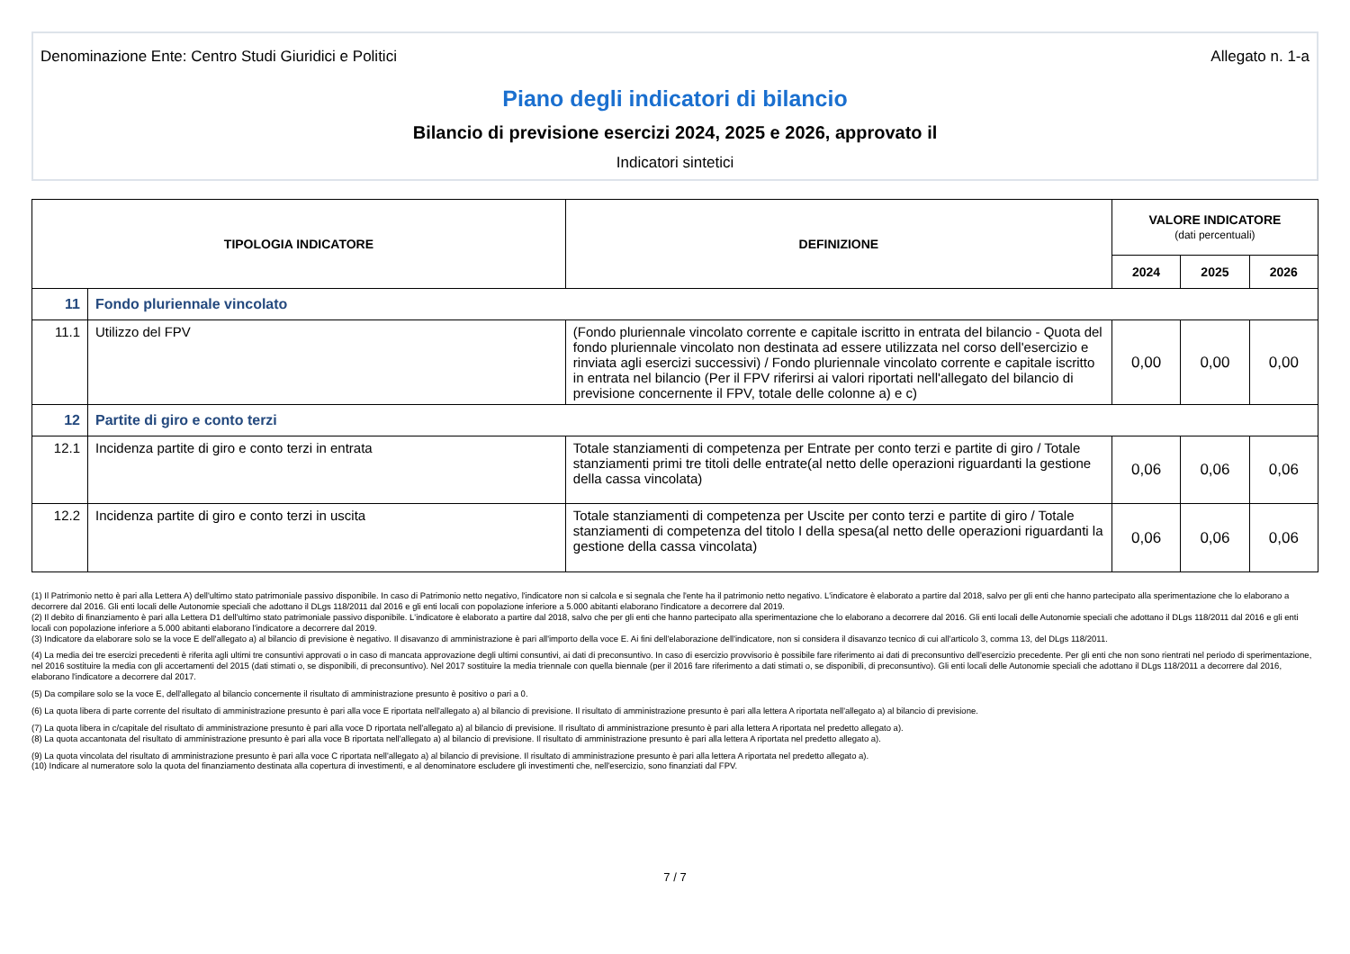Denominazione Ente: Centro Studi Giuridici e Politici Allegato n. 1-a
Piano degli indicatori di bilancio
Bilancio di previsione esercizi 2024, 2025 e 2026, approvato il
Indicatori sintetici
| TIPOLOGIA INDICATORE | | DEFINIZIONE | VALORE INDICATORE (dati percentuali) | | |
| --- | --- | --- | --- | --- | --- |
| | | | 2024 | 2025 | 2026 |
| 11 | Fondo pluriennale vincolato | | | | |
| 11.1 | Utilizzo del FPV | (Fondo pluriennale vincolato corrente e capitale iscritto in entrata del bilancio - Quota del fondo pluriennale vincolato non destinata ad essere utilizzata nel corso dell'esercizio e rinviata agli esercizi successivi) / Fondo pluriennale vincolato corrente e capitale iscritto in entrata nel bilancio (Per il FPV riferirsi ai valori riportati nell'allegato del bilancio di previsione concernente il FPV, totale delle colonne a) e c) | 0,00 | 0,00 | 0,00 |
| 12 | Partite di giro e conto terzi | | | | |
| 12.1 | Incidenza partite di giro e conto terzi in entrata | Totale stanziamenti di competenza per Entrate per conto terzi e partite di giro / Totale stanziamenti primi tre titoli delle entrate(al netto delle operazioni riguardanti la gestione della cassa vincolata) | 0,06 | 0,06 | 0,06 |
| 12.2 | Incidenza partite di giro e conto terzi in uscita | Totale stanziamenti di competenza per Uscite per conto terzi e partite di giro / Totale stanziamenti di competenza del titolo I della spesa(al netto delle operazioni riguardanti la gestione della cassa vincolata) | 0,06 | 0,06 | 0,06 |
(1) Il Patrimonio netto è pari alla Lettera A) dell'ultimo stato patrimoniale passivo disponibile. In caso di Patrimonio netto negativo, l'indicatore non si calcola e si segnala che l'ente ha il patrimonio netto negativo. L'indicatore è elaborato a partire dal 2018, salvo per gli enti che hanno partecipato alla sperimentazione che lo elaborano a decorrere dal 2016. Gli enti locali delle Autonomie speciali che adottano il DLgs 118/2011 dal 2016 e gli enti locali con popolazione inferiore a 5.000 abitanti elaborano l'indicatore a decorrere dal 2019.
(2) Il debito di finanziamento è pari alla Lettera D1 dell'ultimo stato patrimoniale passivo disponibile. L'indicatore è elaborato a partire dal 2018, salvo che per gli enti che hanno partecipato alla sperimentazione che lo elaborano a decorrere dal 2016. Gli enti locali delle Autonomie speciali che adottano il DLgs 118/2011 dal 2016 e gli enti locali con popolazione inferiore a 5.000 abitanti elaborano l'indicatore a decorrere dal 2019.
(3) Indicatore da elaborare solo se la voce E dell'allegato a) al bilancio di previsione è negativo. Il disavanzo di amministrazione è pari all'importo della voce E. Ai fini dell'elaborazione dell'indicatore, non si considera il disavanzo tecnico di cui all'articolo 3, comma 13, del DLgs 118/2011.
(4) La media dei tre esercizi precedenti è riferita agli ultimi tre consuntivi approvati o in caso di mancata approvazione degli ultimi consuntivi, ai dati di preconsuntivo. In caso di esercizio provvisorio è possibile fare riferimento ai dati di preconsuntivo dell'esercizio precedente. Per gli enti che non sono rientrati nel periodo di sperimentazione, nel 2016 sostituire la media con gli accertamenti del 2015 (dati stimati o, se disponibili, di preconsuntivo). Nel 2017 sostituire la media triennale con quella biennale (per il 2016 fare riferimento a dati stimati o, se disponibili, di preconsuntivo). Gli enti locali delle Autonomie speciali che adottano il DLgs 118/2011 a decorrere dal 2016, elaborano l'indicatore a decorrere dal 2017.
(5) Da compilare solo se la voce E, dell'allegato al bilancio concernente il risultato di amministrazione presunto è positivo o pari a 0.
(6) La quota libera di parte corrente del risultato di amministrazione presunto è pari alla voce E riportata nell'allegato a) al bilancio di previsione. Il risultato di amministrazione presunto è pari alla lettera A riportata nell'allegato a) al bilancio di previsione.
(7) La quota libera in c/capitale del risultato di amministrazione presunto è pari alla voce D riportata nell'allegato a) al bilancio di previsione. Il risultato di amministrazione presunto è pari alla lettera A riportata nel predetto allegato a).
(8) La quota accantonata del risultato di amministrazione presunto è pari alla voce B riportata nell'allegato a) al bilancio di previsione. Il risultato di amministrazione presunto è pari alla lettera A riportata nel predetto allegato a).
(9) La quota vincolata del risultato di amministrazione presunto è pari alla voce C riportata nell'allegato a) al bilancio di previsione. Il risultato di amministrazione presunto è pari alla lettera A riportata nel predetto allegato a).
(10) Indicare al numeratore solo la quota del finanziamento destinata alla copertura di investimenti, e al denominatore escludere gli investimenti che, nell'esercizio, sono finanziati dal FPV.
7 / 7